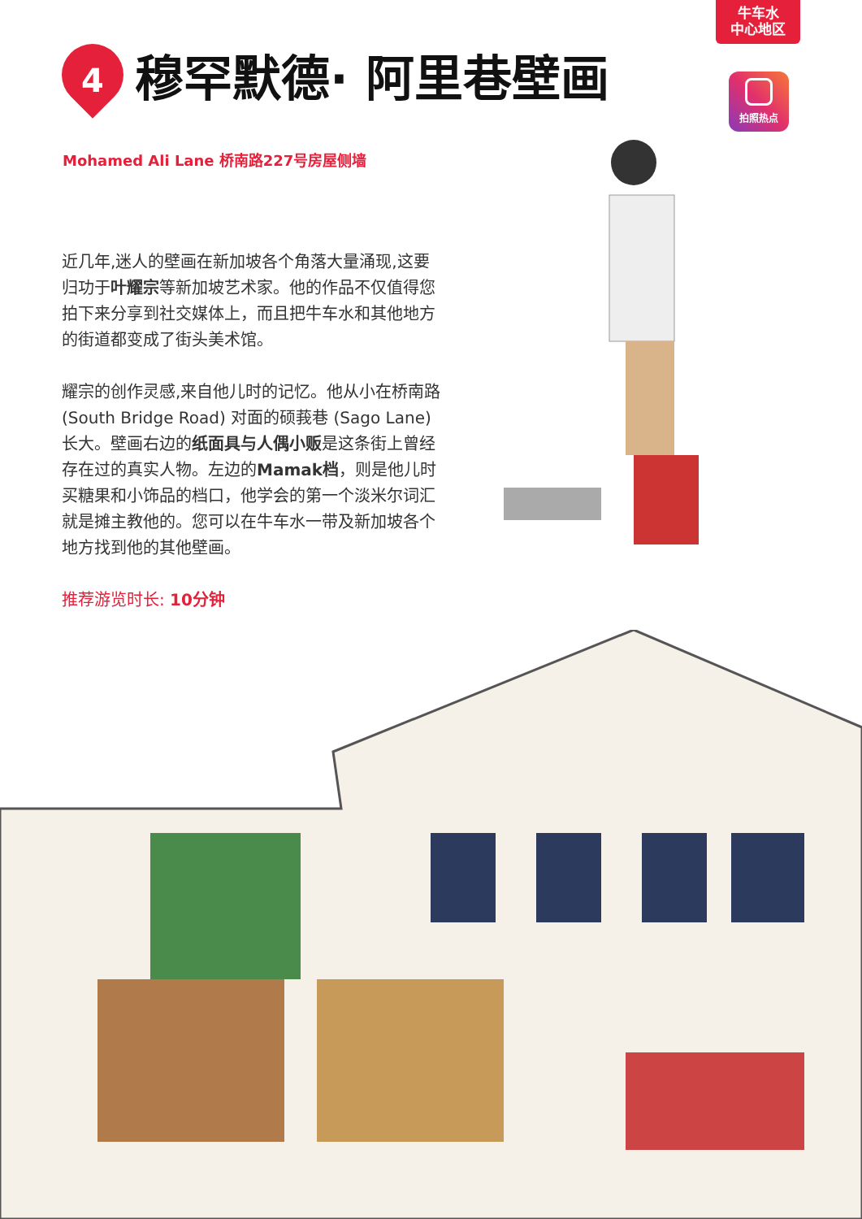牛车水
中心地区
拍照热点
4
穆罕默德· 阿里巷壁画
Mohamed Ali Lane 桥南路227号房屋侧墙
近几年,迷人的壁画在新加坡各个角落大量涌现,这要归功于叶耀宗等新加坡艺术家。他的作品不仅值得您拍下来分享到社交媒体上，而且把牛车水和其他地方的街道都变成了街头美术馆。
耀宗的创作灵感,来自他儿时的记忆。他从小在桥南路 (South Bridge Road) 对面的硕莪巷 (Sago Lane) 长大。壁画右边的纸面具与人偶小贩是这条街上曾经存在过的真实人物。左边的Mamak档，则是他儿时买糖果和小饰品的档口，他学会的第一个淡米尔词汇就是摊主教他的。您可以在牛车水一带及新加坡各个地方找到他的其他壁画。
推荐游览时长: 10分钟